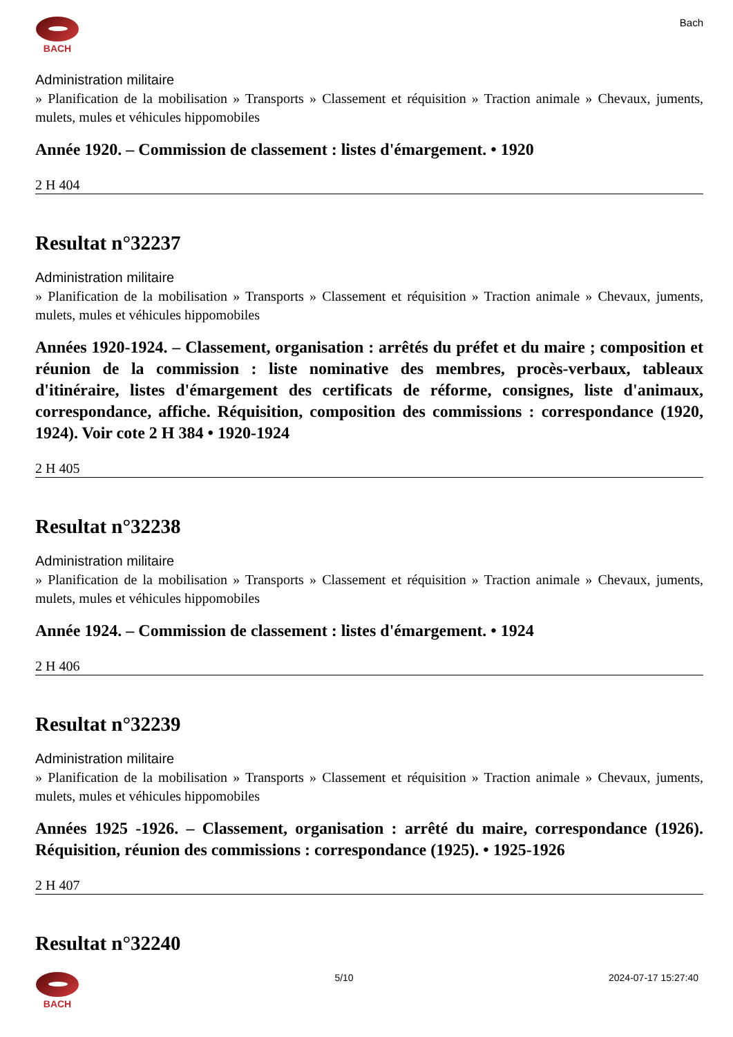BACH Bach
Administration militaire
» Planification de la mobilisation » Transports » Classement et réquisition » Traction animale » Chevaux, juments, mulets, mules et véhicules hippomobiles
Année 1920. – Commission de classement : listes d'émargement. • 1920
2 H 404
Resultat n°32237
Administration militaire
» Planification de la mobilisation » Transports » Classement et réquisition » Traction animale » Chevaux, juments, mulets, mules et véhicules hippomobiles
Années 1920-1924. – Classement, organisation : arrêtés du préfet et du maire ; composition et réunion de la commission : liste nominative des membres, procès-verbaux, tableaux d'itinéraire, listes d'émargement des certificats de réforme, consignes, liste d'animaux, correspondance, affiche. Réquisition, composition des commissions : correspondance (1920, 1924). Voir cote 2 H 384 • 1920-1924
2 H 405
Resultat n°32238
Administration militaire
» Planification de la mobilisation » Transports » Classement et réquisition » Traction animale » Chevaux, juments, mulets, mules et véhicules hippomobiles
Année 1924. – Commission de classement : listes d'émargement. • 1924
2 H 406
Resultat n°32239
Administration militaire
» Planification de la mobilisation » Transports » Classement et réquisition » Traction animale » Chevaux, juments, mulets, mules et véhicules hippomobiles
Années 1925 -1926. – Classement, organisation : arrêté du maire, correspondance (1926). Réquisition, réunion des commissions : correspondance (1925). • 1925-1926
2 H 407
Resultat n°32240
BACH 5/10 2024-07-17 15:27:40